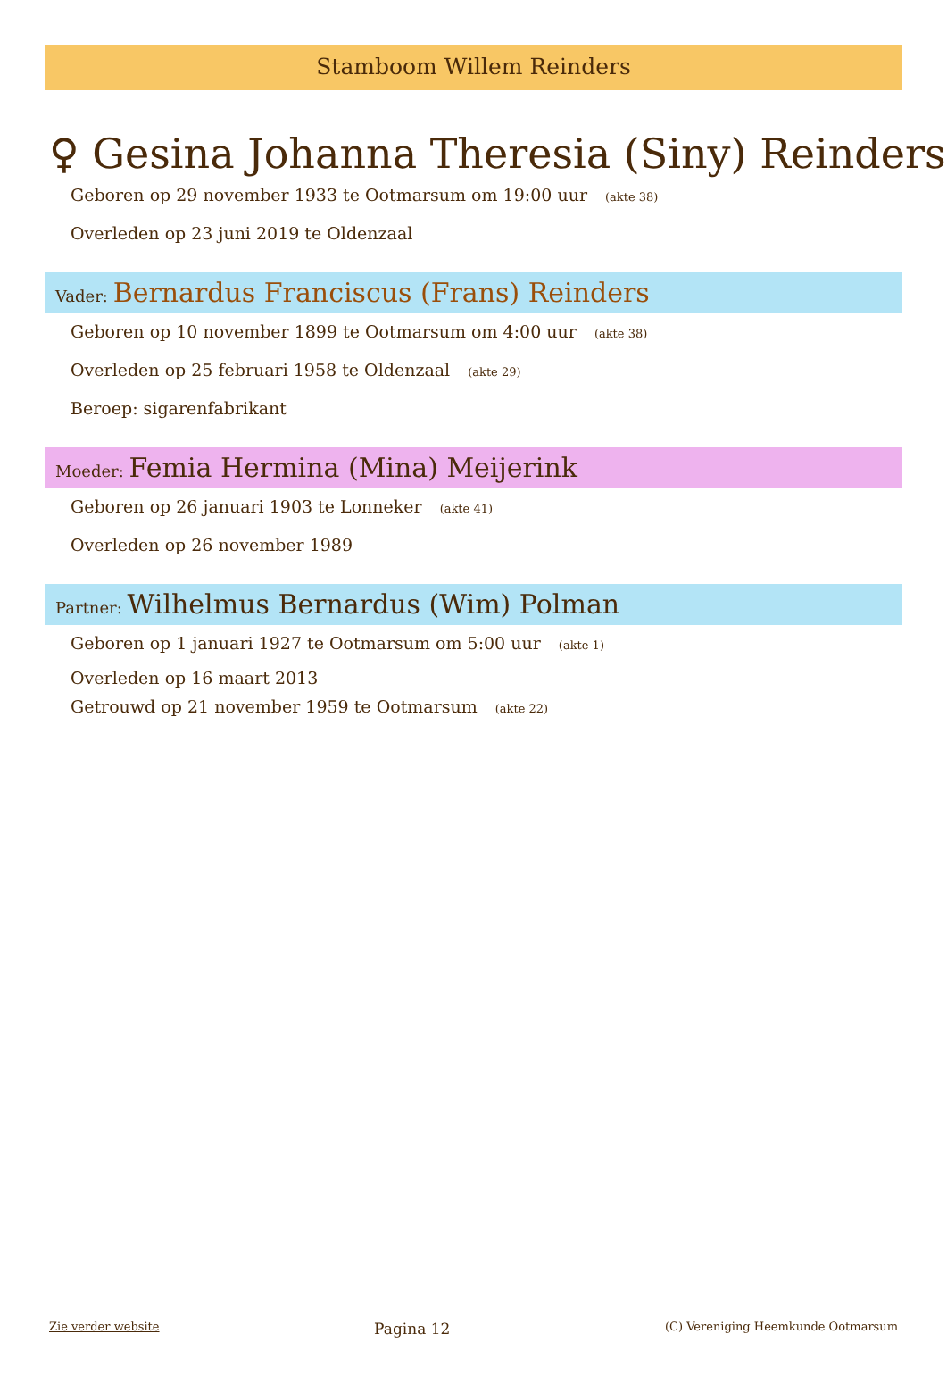Stamboom Willem Reinders
♀ Gesina Johanna Theresia (Siny) Reinders
Geboren op 29 november 1933 te Ootmarsum om 19:00 uur (akte 38)
Overleden op 23 juni 2019 te Oldenzaal
Vader: Bernardus Franciscus (Frans) Reinders
Geboren op 10 november 1899 te Ootmarsum om 4:00 uur (akte 38)
Overleden op 25 februari 1958 te Oldenzaal (akte 29)
Beroep: sigarenfabrikant
Moeder: Femia Hermina (Mina) Meijerink
Geboren op 26 januari 1903 te Lonneker (akte 41)
Overleden op 26 november 1989
Partner: Wilhelmus Bernardus (Wim) Polman
Geboren op 1 januari 1927 te Ootmarsum om 5:00 uur (akte 1)
Overleden op 16 maart 2013
Getrouwd op 21 november 1959 te Ootmarsum (akte 22)
Zie verder website Pagina 12 (C) Vereniging Heemkunde Ootmarsum